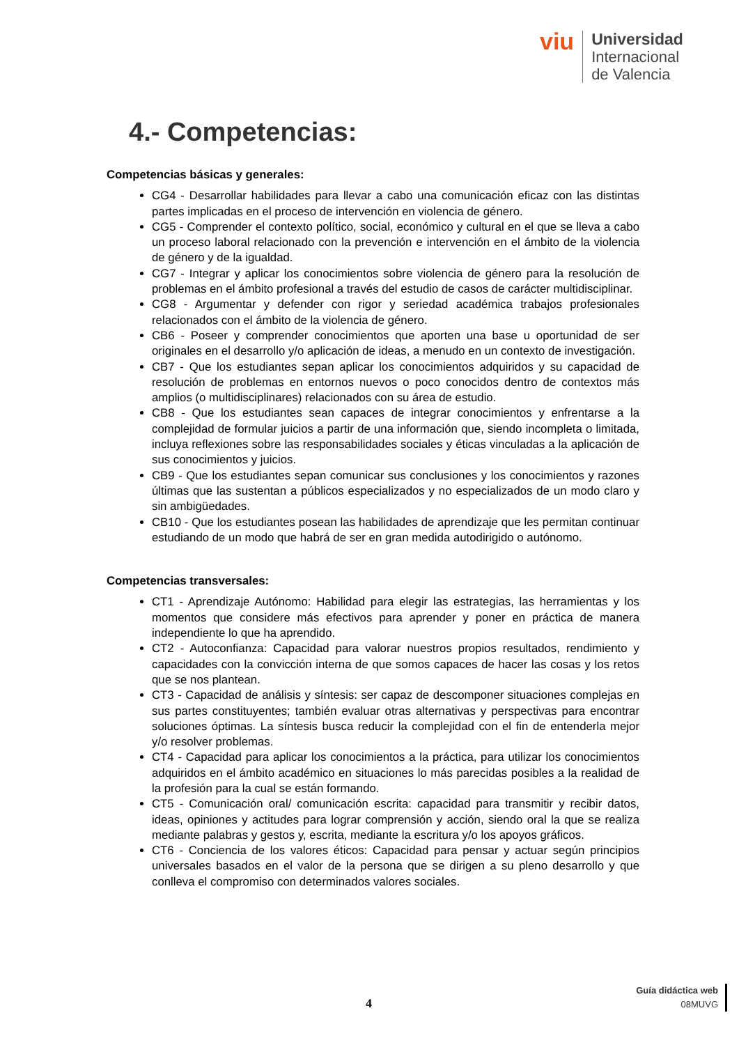viu
Universidad
Internacional
de Valencia
4.- Competencias:
Competencias básicas y generales:
CG4 - Desarrollar habilidades para llevar a cabo una comunicación eficaz con las distintas partes implicadas en el proceso de intervención en violencia de género.
CG5 - Comprender el contexto político, social, económico y cultural en el que se lleva a cabo un proceso laboral relacionado con la prevención e intervención en el ámbito de la violencia de género y de la igualdad.
CG7 - Integrar y aplicar los conocimientos sobre violencia de género para la resolución de problemas en el ámbito profesional a través del estudio de casos de carácter multidisciplinar.
CG8 - Argumentar y defender con rigor y seriedad académica trabajos profesionales relacionados con el ámbito de la violencia de género.
CB6 - Poseer y comprender conocimientos que aporten una base u oportunidad de ser originales en el desarrollo y/o aplicación de ideas, a menudo en un contexto de investigación.
CB7 - Que los estudiantes sepan aplicar los conocimientos adquiridos y su capacidad de resolución de problemas en entornos nuevos o poco conocidos dentro de contextos más amplios (o multidisciplinares) relacionados con su área de estudio.
CB8 - Que los estudiantes sean capaces de integrar conocimientos y enfrentarse a la complejidad de formular juicios a partir de una información que, siendo incompleta o limitada, incluya reflexiones sobre las responsabilidades sociales y éticas vinculadas a la aplicación de sus conocimientos y juicios.
CB9 - Que los estudiantes sepan comunicar sus conclusiones y los conocimientos y razones últimas que las sustentan a públicos especializados y no especializados de un modo claro y sin ambigüedades.
CB10 - Que los estudiantes posean las habilidades de aprendizaje que les permitan continuar estudiando de un modo que habrá de ser en gran medida autodirigido o autónomo.
Competencias transversales:
CT1 - Aprendizaje Autónomo: Habilidad para elegir las estrategias, las herramientas y los momentos que considere más efectivos para aprender y poner en práctica de manera independiente lo que ha aprendido.
CT2 - Autoconfianza: Capacidad para valorar nuestros propios resultados, rendimiento y capacidades con la convicción interna de que somos capaces de hacer las cosas y los retos que se nos plantean.
CT3 - Capacidad de análisis y síntesis: ser capaz de descomponer situaciones complejas en sus partes constituyentes; también evaluar otras alternativas y perspectivas para encontrar soluciones óptimas. La síntesis busca reducir la complejidad con el fin de entenderla mejor y/o resolver problemas.
CT4 - Capacidad para aplicar los conocimientos a la práctica, para utilizar los conocimientos adquiridos en el ámbito académico en situaciones lo más parecidas posibles a la realidad de la profesión para la cual se están formando.
CT5 - Comunicación oral/ comunicación escrita: capacidad para transmitir y recibir datos, ideas, opiniones y actitudes para lograr comprensión y acción, siendo oral la que se realiza mediante palabras y gestos y, escrita, mediante la escritura y/o los apoyos gráficos.
CT6 - Conciencia de los valores éticos: Capacidad para pensar y actuar según principios universales basados en el valor de la persona que se dirigen a su pleno desarrollo y que conlleva el compromiso con determinados valores sociales.
4
Guía didáctica web
08MUVG